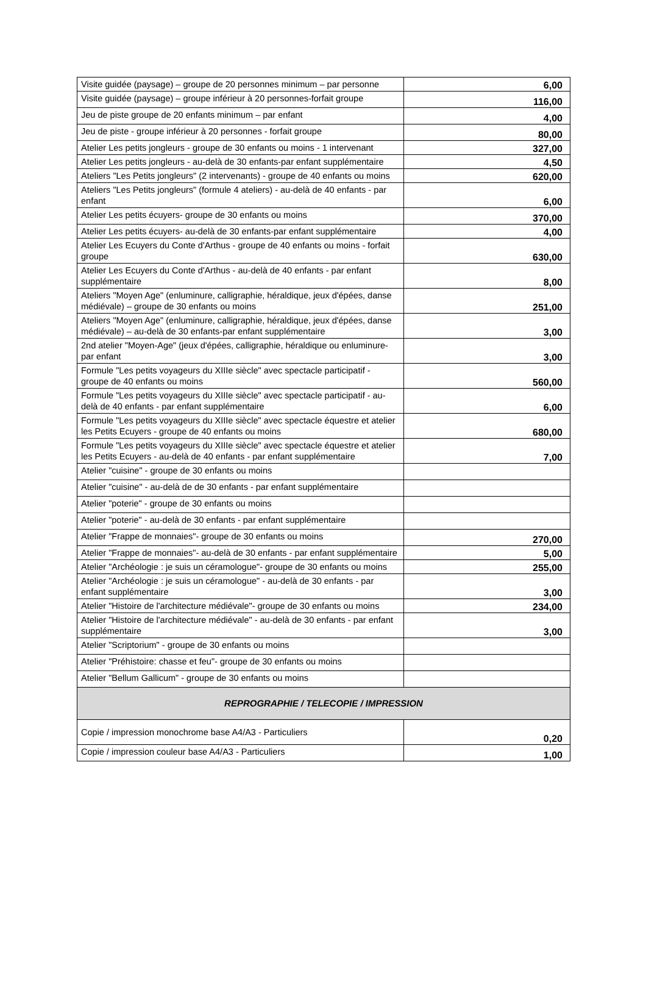| Visite guidée (paysage) – groupe de 20 personnes minimum – par personne | 6,00 |
| Visite guidée (paysage) – groupe inférieur à 20 personnes-forfait groupe | 116,00 |
| Jeu de piste groupe de 20 enfants minimum – par enfant | 4,00 |
| Jeu de piste - groupe inférieur à 20 personnes - forfait groupe | 80,00 |
| Atelier Les petits jongleurs - groupe de 30 enfants ou moins - 1 intervenant | 327,00 |
| Atelier Les petits jongleurs - au-delà de 30 enfants-par enfant supplémentaire | 4,50 |
| Ateliers "Les Petits jongleurs" (2 intervenants) - groupe de 40 enfants ou moins | 620,00 |
| Ateliers "Les Petits jongleurs" (formule 4 ateliers) - au-delà de 40 enfants - par enfant | 6,00 |
| Atelier Les petits écuyers- groupe de 30 enfants ou moins | 370,00 |
| Atelier Les petits écuyers- au-delà de 30 enfants-par enfant supplémentaire | 4,00 |
| Atelier Les Ecuyers du Conte d'Arthus - groupe de 40 enfants ou moins - forfait groupe | 630,00 |
| Atelier Les Ecuyers du Conte d'Arthus - au-delà de 40 enfants - par enfant supplémentaire | 8,00 |
| Ateliers "Moyen Age" (enluminure, calligraphie, héraldique, jeux d'épées, danse médiévale) – groupe de 30 enfants ou moins | 251,00 |
| Ateliers "Moyen Age" (enluminure, calligraphie, héraldique, jeux d'épées, danse médiévale) – au-delà de 30 enfants-par enfant supplémentaire | 3,00 |
| 2nd atelier "Moyen-Age" (jeux d'épées, calligraphie, héraldique ou enluminure- par enfant | 3,00 |
| Formule "Les petits voyageurs du XIIIe siècle" avec spectacle participatif - groupe de 40 enfants ou moins | 560,00 |
| Formule "Les petits voyageurs du XIIIe siècle" avec spectacle participatif - au-delà de 40 enfants - par enfant supplémentaire | 6,00 |
| Formule "Les petits voyageurs du XIIIe siècle" avec spectacle équestre et atelier les Petits Ecuyers - groupe de 40 enfants ou moins | 680,00 |
| Formule "Les petits voyageurs du XIIIe siècle" avec spectacle équestre et atelier les Petits Ecuyers - au-delà de 40 enfants - par enfant supplémentaire | 7,00 |
| Atelier "cuisine" - groupe de 30 enfants ou moins | |
| Atelier "cuisine" - au-delà de de 30 enfants - par enfant supplémentaire | |
| Atelier "poterie" - groupe de 30 enfants ou moins | |
| Atelier "poterie" - au-delà de 30 enfants - par enfant supplémentaire | |
| Atelier "Frappe de monnaies"- groupe de 30 enfants ou moins | 270,00 |
| Atelier "Frappe de monnaies"- au-delà de 30 enfants - par enfant supplémentaire | 5,00 |
| Atelier "Archéologie : je suis un céramologue"- groupe de 30 enfants ou moins | 255,00 |
| Atelier "Archéologie : je suis un céramologue" - au-delà de 30 enfants - par enfant supplémentaire | 3,00 |
| Atelier "Histoire de l'architecture médiévale"- groupe de 30 enfants ou moins | 234,00 |
| Atelier "Histoire de l'architecture médiévale" - au-delà de 30 enfants - par enfant supplémentaire | 3,00 |
| Atelier "Scriptorium" - groupe de 30 enfants ou moins | |
| Atelier "Préhistoire: chasse et feu"- groupe de 30 enfants ou moins | |
| Atelier "Bellum Gallicum" - groupe de 30 enfants ou moins | |
| REPROGRAPHIE / TELECOPIE / IMPRESSION | |
| Copie / impression monochrome base A4/A3 - Particuliers | 0,20 |
| Copie / impression couleur base A4/A3 - Particuliers | 1,00 |